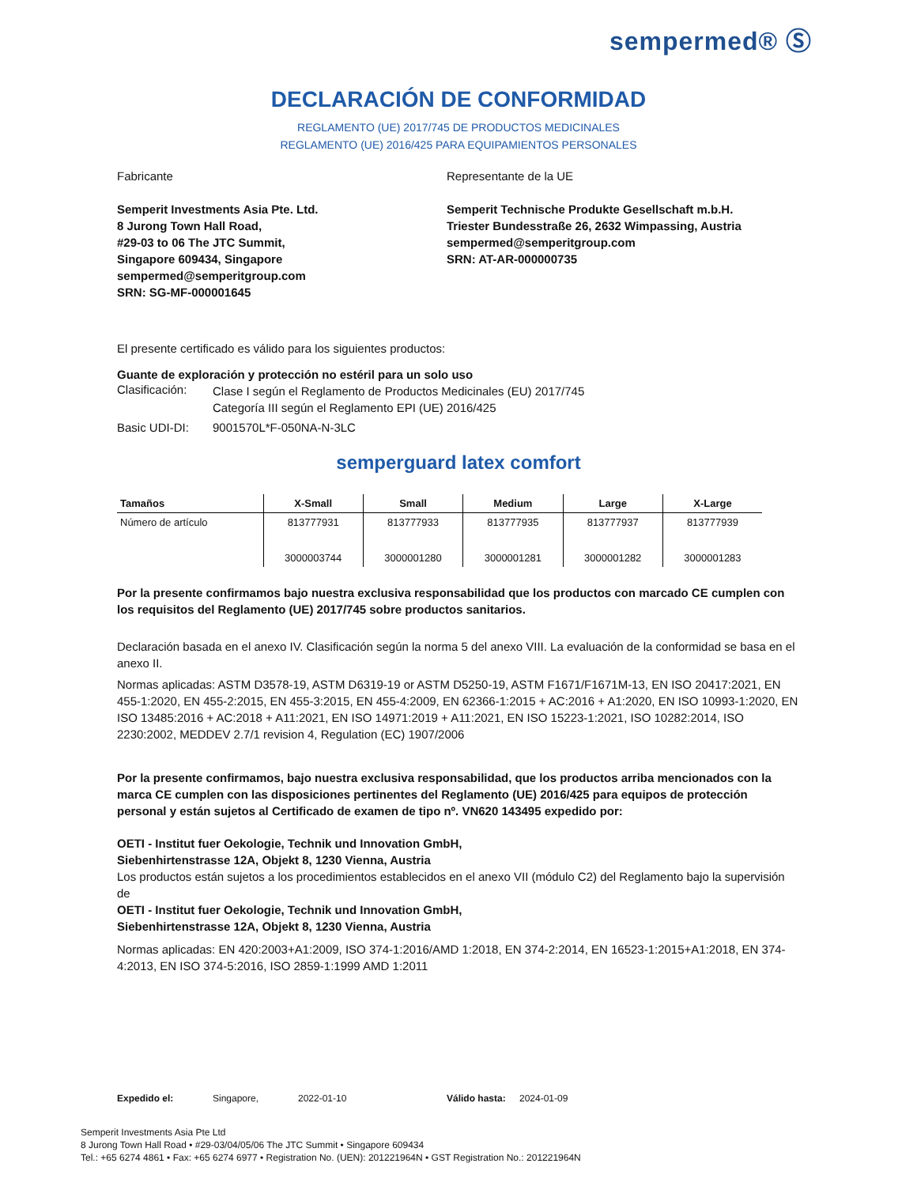sempermed® Ⓢ
DECLARACIÓN DE CONFORMIDAD
REGLAMENTO (UE) 2017/745 DE PRODUCTOS MEDICINALES
REGLAMENTO (UE) 2016/425 PARA EQUIPAMIENTOS PERSONALES
Fabricante
Semperit Investments Asia Pte. Ltd.
8 Jurong Town Hall Road,
#29-03 to 06 The JTC Summit,
Singapore 609434, Singapore
sempermed@semperitgroup.com
SRN: SG-MF-000001645
Representante de la UE
Semperit Technische Produkte Gesellschaft m.b.H.
Triester Bundesstraße 26, 2632 Wimpassing, Austria
sempermed@semperitgroup.com
SRN: AT-AR-000000735
El presente certificado es válido para los siguientes productos:
Guante de exploración y protección no estéril para un solo uso
Clasificación:
Clase I según el Reglamento de Productos Medicinales (EU) 2017/745
Categoría III según el Reglamento EPI (UE) 2016/425
Basic UDI-DI: 9001570L*F-050NA-N-3LC
semperguard latex comfort
| Tamaños | X-Small | Small | Medium | Large | X-Large |
| --- | --- | --- | --- | --- | --- |
| Número de artículo | 813777931 3000003744 | 813777933 3000001280 | 813777935 3000001281 | 813777937 3000001282 | 813777939 3000001283 |
Por la presente confirmamos bajo nuestra exclusiva responsabilidad que los productos con marcado CE cumplen con los requisitos del Reglamento (UE) 2017/745 sobre productos sanitarios.
Declaración basada en el anexo IV. Clasificación según la norma 5 del anexo VIII. La evaluación de la conformidad se basa en el anexo II.
Normas aplicadas: ASTM D3578-19, ASTM D6319-19 or ASTM D5250-19, ASTM F1671/F1671M-13, EN ISO 20417:2021, EN 455-1:2020, EN 455-2:2015, EN 455-3:2015, EN 455-4:2009, EN 62366-1:2015 + AC:2016 + A1:2020, EN ISO 10993-1:2020, EN ISO 13485:2016 + AC:2018 + A11:2021, EN ISO 14971:2019 + A11:2021, EN ISO 15223-1:2021, ISO 10282:2014, ISO 2230:2002, MEDDEV 2.7/1 revision 4, Regulation (EC) 1907/2006
Por la presente confirmamos, bajo nuestra exclusiva responsabilidad, que los productos arriba mencionados con la marca CE cumplen con las disposiciones pertinentes del Reglamento (UE) 2016/425 para equipos de protección personal y están sujetos al Certificado de examen de tipo nº. VN620 143495 expedido por:
OETI - Institut fuer Oekologie, Technik und Innovation GmbH,
Siebenhirtenstrasse 12A, Objekt 8, 1230 Vienna, Austria
Los productos están sujetos a los procedimientos establecidos en el anexo VII (módulo C2) del Reglamento bajo la supervisión de
OETI - Institut fuer Oekologie, Technik und Innovation GmbH,
Siebenhirtenstrasse 12A, Objekt 8, 1230 Vienna, Austria
Normas aplicadas: EN 420:2003+A1:2009, ISO 374-1:2016/AMD 1:2018, EN 374-2:2014, EN 16523-1:2015+A1:2018, EN 374-4:2013, EN ISO 374-5:2016, ISO 2859-1:1999 AMD 1:2011
Expedido el: Singapore, 2022-01-10 Válido hasta: 2024-01-09
Semperit Investments Asia Pte Ltd
8 Jurong Town Hall Road • #29-03/04/05/06 The JTC Summit • Singapore 609434
Tel.: +65 6274 4861 • Fax: +65 6274 6977 • Registration No. (UEN): 201221964N • GST Registration No.: 201221964N